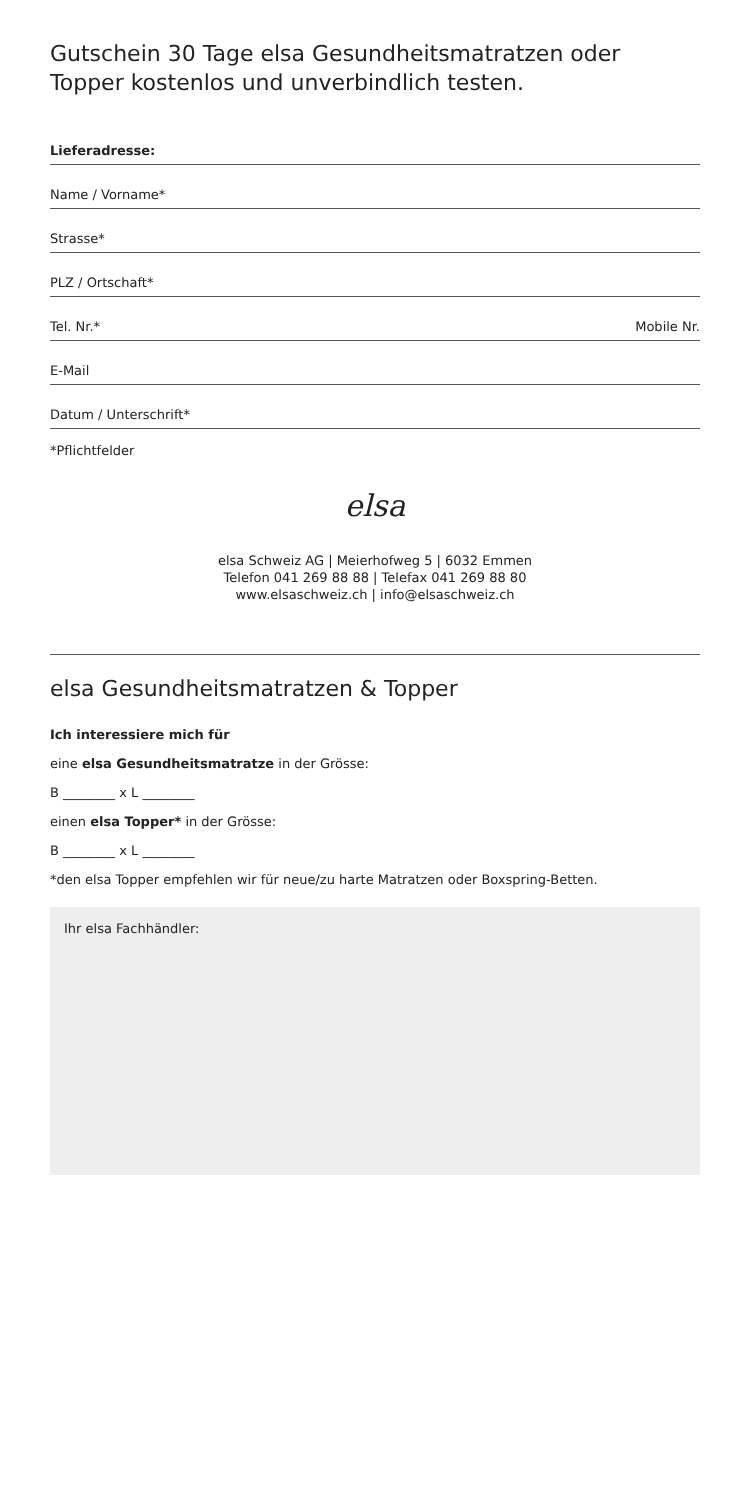Gutschein 30 Tage elsa Gesundheitsmatratzen oder Topper kostenlos und unverbindlich testen.
Lieferadresse:
Name / Vorname*
Strasse*
PLZ / Ortschaft*
Tel. Nr.* Mobile Nr.
E-Mail
Datum / Unterschrift*
*Pflichtfelder
elsa
elsa Schweiz AG | Meierhofweg 5 | 6032 Emmen
Telefon 041 269 88 88 | Telefax 041 269 88 80
www.elsaschweiz.ch | info@elsaschweiz.ch
elsa Gesundheitsmatratzen & Topper
Ich interessiere mich für
eine elsa Gesundheitsmatratze in der Grösse:
B ________ x L ________
einen elsa Topper* in der Grösse:
B ________ x L ________
*den elsa Topper empfehlen wir für neue/zu harte Matratzen oder Boxspring-Betten.
Ihr elsa Fachhändler: